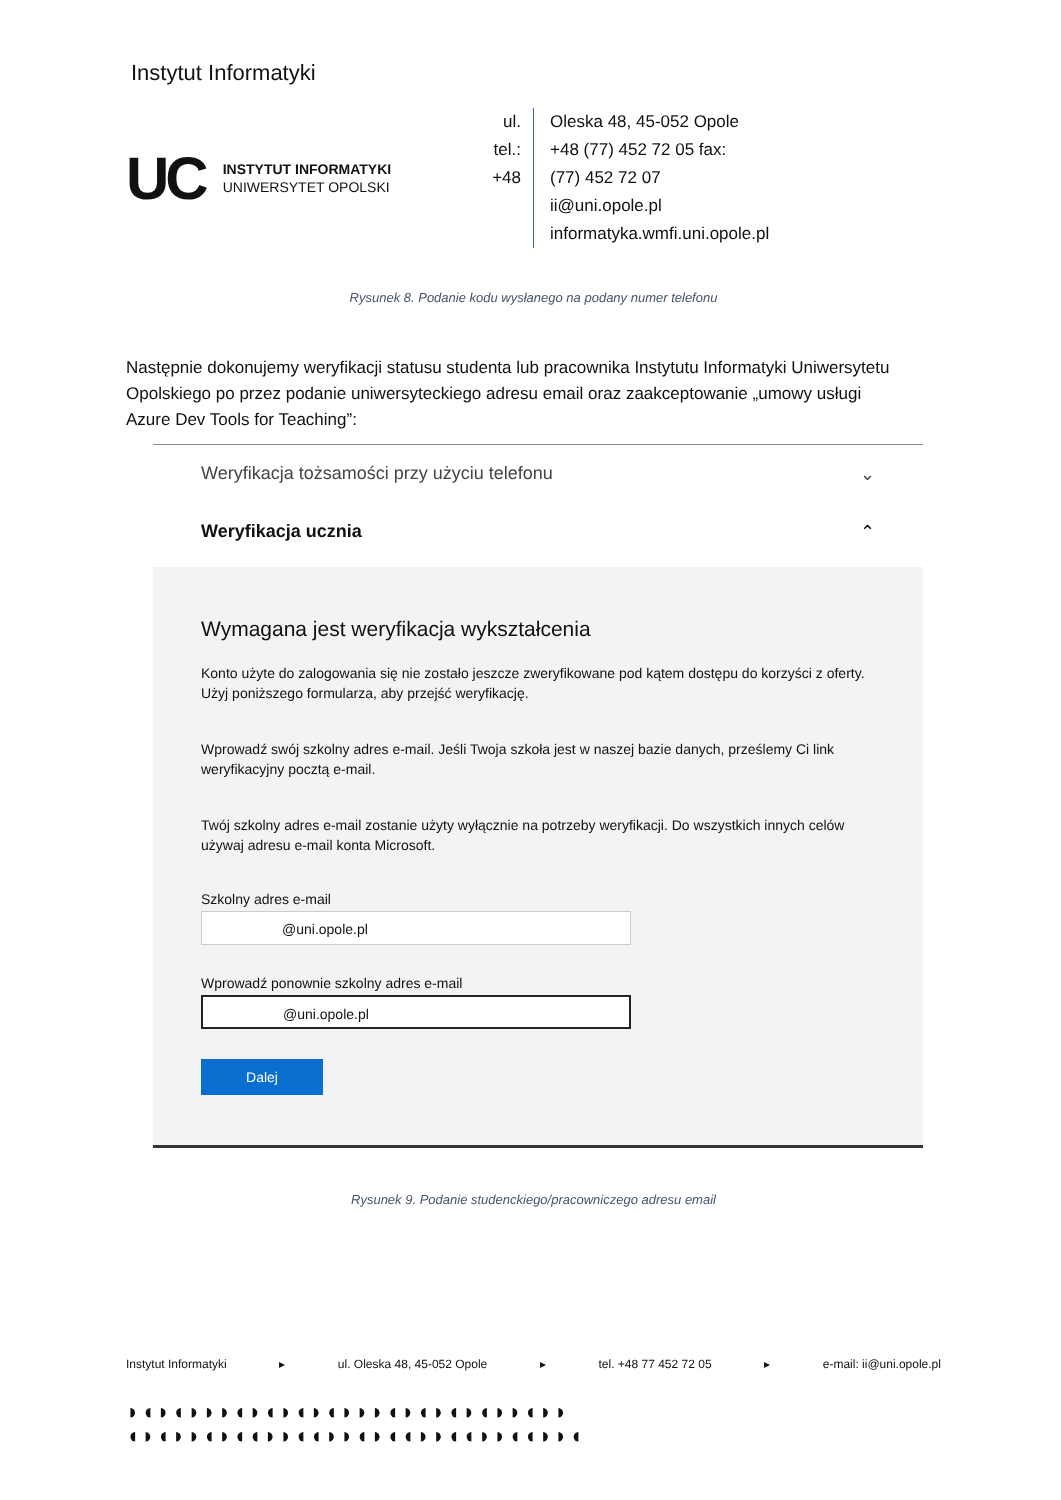Instytut Informatyki
UC INSTYTUT INFORMATYKI
UNIWERSYTET OPOLSKI
ul.
tel.:
+48
Oleska 48, 45-052 Opole
+48 (77) 452 72 05 fax:
(77) 452 72 07
ii@uni.opole.pl
informatyka.wmfi.uni.opole.pl
Rysunek 8. Podanie kodu wysłanego na podany numer telefonu
Następnie dokonujemy weryfikacji statusu studenta lub pracownika Instytutu Informatyki Uniwersytetu Opolskiego po przez podanie uniwersyteckiego adresu email oraz zaakceptowanie „umowy usługi Azure Dev Tools for Teaching”:
Weryfikacja tożsamości przy użyciu telefonu ⌄
Weryfikacja ucznia ⌃
Wymagana jest weryfikacja wykształcenia
Konto użyte do zalogowania się nie zostało jeszcze zweryfikowane pod kątem dostępu do korzyści z oferty. Użyj poniższego formularza, aby przejść weryfikację.
Wprowadź swój szkolny adres e-mail. Jeśli Twoja szkoła jest w naszej bazie danych, prześlemy Ci link weryfikacyjny pocztą e-mail.
Twój szkolny adres e-mail zostanie użyty wyłącznie na potrzeby weryfikacji. Do wszystkich innych celów używaj adresu e-mail konta Microsoft.
Szkolny adres e-mail
@uni.opole.pl
Wprowadź ponownie szkolny adres e-mail
@uni.opole.pl
Dalej
Rysunek 9. Podanie studenckiego/pracowniczego adresu email
Instytut Informatyki ▸ ul. Oleska 48, 45-052 Opole ▸ tel. +48 77 452 72 05 ▸ e-mail: ii@uni.opole.pl
◗◖◗◖◗◗◗◖◗◖◗◖◗◖◗◗◗◖◗◖◗◖◗◖◗◗◖◗◗
◖◗◖◗◗◖◗◖◖◗◗◖◖◗◗◖◗◖◖◗◗◖◖◗◗◖◖◗◗◖